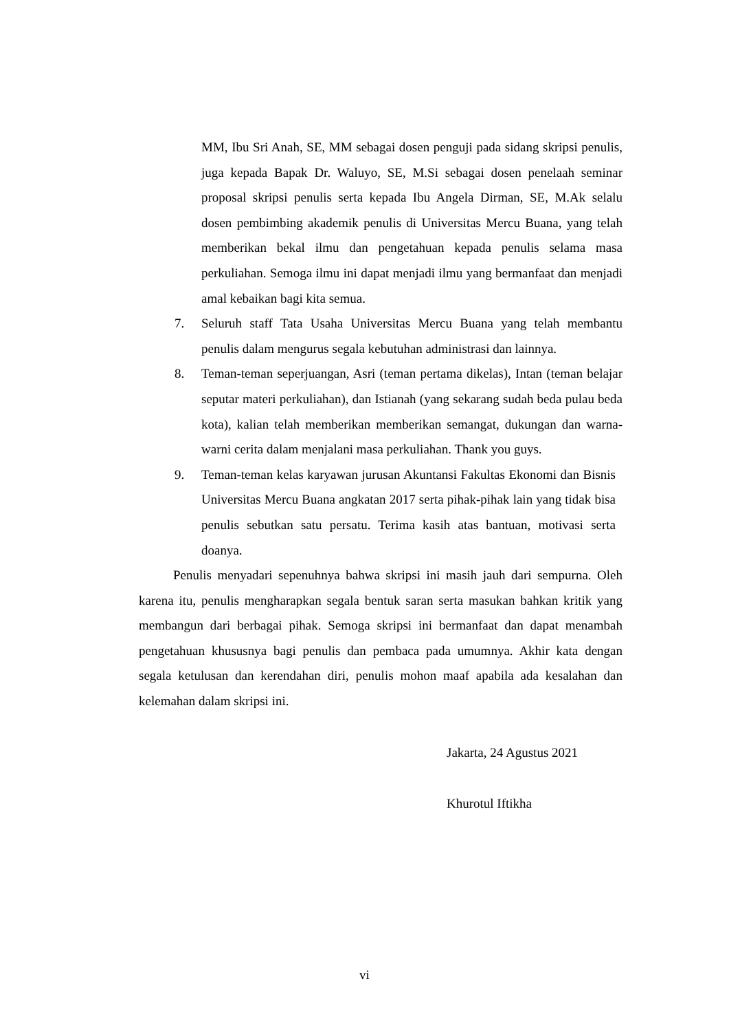MM, Ibu Sri Anah, SE, MM sebagai dosen penguji pada sidang skripsi penulis, juga kepada Bapak Dr. Waluyo, SE, M.Si sebagai dosen penelaah seminar proposal skripsi penulis serta kepada Ibu Angela Dirman, SE, M.Ak selalu dosen pembimbing akademik penulis di Universitas Mercu Buana, yang telah memberikan bekal ilmu dan pengetahuan kepada penulis selama masa perkuliahan. Semoga ilmu ini dapat menjadi ilmu yang bermanfaat dan menjadi amal kebaikan bagi kita semua.
7. Seluruh staff Tata Usaha Universitas Mercu Buana yang telah membantu penulis dalam mengurus segala kebutuhan administrasi dan lainnya.
8. Teman-teman seperjuangan, Asri (teman pertama dikelas), Intan (teman belajar seputar materi perkuliahan), dan Istianah (yang sekarang sudah beda pulau beda kota), kalian telah memberikan memberikan semangat, dukungan dan warna-warni cerita dalam menjalani masa perkuliahan. Thank you guys.
9. Teman-teman kelas karyawan jurusan Akuntansi Fakultas Ekonomi dan Bisnis Universitas Mercu Buana angkatan 2017 serta pihak-pihak lain yang tidak bisa penulis sebutkan satu persatu. Terima kasih atas bantuan, motivasi serta doanya.
Penulis menyadari sepenuhnya bahwa skripsi ini masih jauh dari sempurna. Oleh karena itu, penulis mengharapkan segala bentuk saran serta masukan bahkan kritik yang membangun dari berbagai pihak. Semoga skripsi ini bermanfaat dan dapat menambah pengetahuan khususnya bagi penulis dan pembaca pada umumnya. Akhir kata dengan segala ketulusan dan kerendahan diri, penulis mohon maaf apabila ada kesalahan dan kelemahan dalam skripsi ini.
Jakarta, 24 Agustus 2021
Khurotul Iftikha
vi